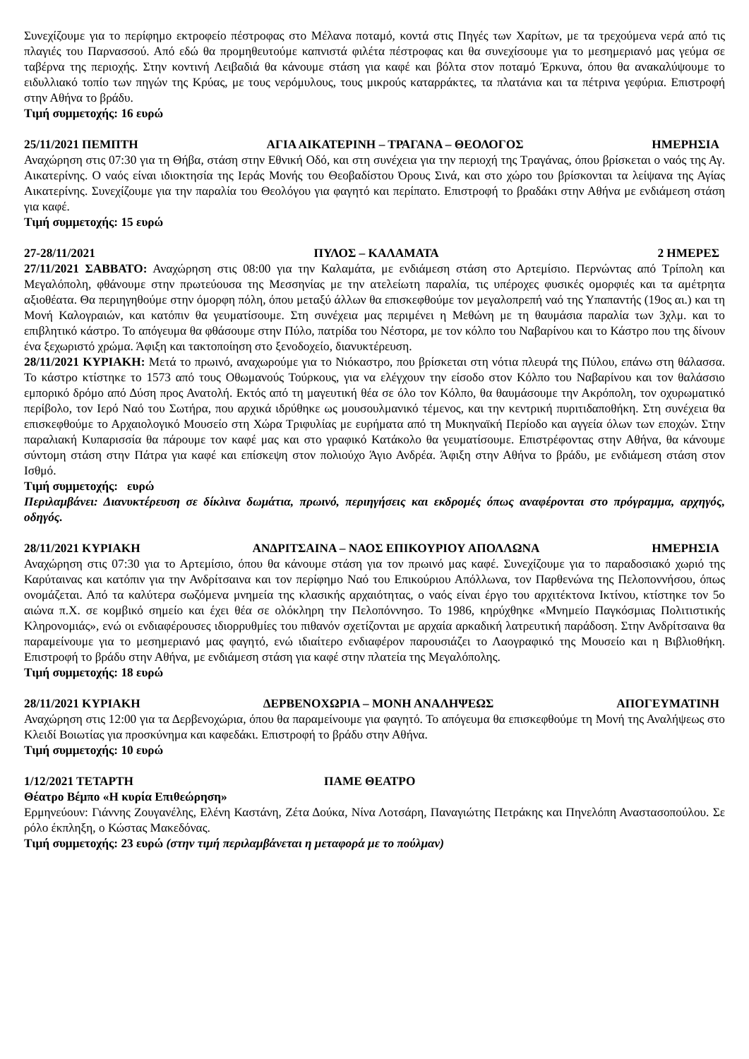Συνεχίζουμε για το περίφημο εκτροφείο πέστροφας στο Μέλανα ποταμό, κοντά στις Πηγές των Χαρίτων, με τα τρεχούμενα νερά από τις πλαγιές του Παρνασσού. Από εδώ θα προμηθευτούμε καπνιστά φιλέτα πέστροφας και θα συνεχίσουμε για το μεσημεριανό μας γεύμα σε ταβέρνα της περιοχής. Στην κοντινή Λειβαδιά θα κάνουμε στάση για καφέ και βόλτα στον ποταμό Έρκυνα, όπου θα ανακαλύψουμε το ειδυλλιακό τοπίο των πηγών της Κρύας, με τους νερόμυλους, τους μικρούς καταρράκτες, τα πλατάνια και τα πέτρινα γεφύρια. Επιστροφή στην Αθήνα το βράδυ.
Τιμή συμμετοχής: 16 ευρώ
25/11/2021 ΠΕΜΠΤΗ ΑΓΙΑ ΑΙΚΑΤΕΡΙΝΗ – ΤΡΑΓΑΝΑ – ΘΕΟΛΟΓΟΣ ΗΜΕΡΗΣΙΑ
Αναχώρηση στις 07:30 για τη Θήβα, στάση στην Εθνική Οδό, και στη συνέχεια για την περιοχή της Τραγάνας, όπου βρίσκεται ο ναός της Αγ. Αικατερίνης. Ο ναός είναι ιδιοκτησία της Ιεράς Μονής του Θεοβαδίστου Όρους Σινά, και στο χώρο του βρίσκονται τα λείψανα της Αγίας Αικατερίνης. Συνεχίζουμε για την παραλία του Θεολόγου για φαγητό και περίπατο. Επιστροφή το βραδάκι στην Αθήνα με ενδιάμεση στάση για καφέ.
Τιμή συμμετοχής: 15 ευρώ
27-28/11/2021 ΠΥΛΟΣ – ΚΑΛΑΜΑΤΑ 2 ΗΜΕΡΕΣ
27/11/2021 ΣΑΒΒΑΤΟ: Αναχώρηση στις 08:00 για την Καλαμάτα, με ενδιάμεση στάση στο Αρτεμίσιο. Περνώντας από Τρίπολη και Μεγαλόπολη, φθάνουμε στην πρωτεύουσα της Μεσσηνίας με την ατελείωτη παραλία, τις υπέροχες φυσικές ομορφιές και τα αμέτρητα αξιοθέατα. Θα περιηγηθούμε στην όμορφη πόλη, όπου μεταξύ άλλων θα επισκεφθούμε τον μεγαλοπρεπή ναό της Υπαπαντής (19ος αι.) και τη Μονή Καλογραιών, και κατόπιν θα γευματίσουμε. Στη συνέχεια μας περιμένει η Μεθώνη με τη θαυμάσια παραλία των 3χλμ. και το επιβλητικό κάστρο. Το απόγευμα θα φθάσουμε στην Πύλο, πατρίδα του Νέστορα, με τον κόλπο του Ναβαρίνου και το Κάστρο που της δίνουν ένα ξεχωριστό χρώμα. Άφιξη και τακτοποίηση στο ξενοδοχείο, διανυκτέρευση.
28/11/2021 ΚΥΡΙΑΚΗ: Μετά το πρωινό, αναχωρούμε για το Νιόκαστρο, που βρίσκεται στη νότια πλευρά της Πύλου, επάνω στη θάλασσα. Το κάστρο κτίστηκε το 1573 από τους Οθωμανούς Τούρκους, για να ελέγχουν την είσοδο στον Κόλπο του Ναβαρίνου και τον θαλάσσιο εμπορικό δρόμο από Δύση προς Ανατολή. Εκτός από τη μαγευτική θέα σε όλο τον Κόλπο, θα θαυμάσουμε την Ακρόπολη, τον οχυρωματικό περίβολο, τον Ιερό Ναό του Σωτήρα, που αρχικά ιδρύθηκε ως μουσουλμανικό τέμενος, και την κεντρική πυριτιδαποθήκη. Στη συνέχεια θα επισκεφθούμε το Αρχαιολογικό Μουσείο στη Χώρα Τριφυλίας με ευρήματα από τη Μυκηναϊκή Περίοδο και αγγεία όλων των εποχών. Στην παραλιακή Κυπαρισσία θα πάρουμε τον καφέ μας και στο γραφικό Κατάκολο θα γευματίσουμε. Επιστρέφοντας στην Αθήνα, θα κάνουμε σύντομη στάση στην Πάτρα για καφέ και επίσκεψη στον πολιούχο Άγιο Ανδρέα. Άφιξη στην Αθήνα το βράδυ, με ενδιάμεση στάση στον Ισθμό.
Τιμή συμμετοχής: ευρώ
Περιλαμβάνει: Διανυκτέρευση σε δίκλινα δωμάτια, πρωινό, περιηγήσεις και εκδρομές όπως αναφέρονται στο πρόγραμμα, αρχηγός, οδηγός.
28/11/2021 ΚΥΡΙΑΚΗ ΑΝΔΡΙΤΣΑΙΝΑ – ΝΑΟΣ ΕΠΙΚΟΥΡΙΟΥ ΑΠΟΛΛΩΝΑ ΗΜΕΡΗΣΙΑ
Αναχώρηση στις 07:30 για το Αρτεμίσιο, όπου θα κάνουμε στάση για τον πρωινό μας καφέ. Συνεχίζουμε για το παραδοσιακό χωριό της Καρύταινας και κατόπιν για την Ανδρίτσαινα και τον περίφημο Ναό του Επικούριου Απόλλωνα, τον Παρθενώνα της Πελοποννήσου, όπως ονομάζεται. Από τα καλύτερα σωζόμενα μνημεία της κλασικής αρχαιότητας, ο ναός είναι έργο του αρχιτέκτονα Ικτίνου, κτίστηκε τον 5ο αιώνα π.Χ. σε κομβικό σημείο και έχει θέα σε ολόκληρη την Πελοπόννησο. Το 1986, κηρύχθηκε «Μνημείο Παγκόσμιας Πολιτιστικής Κληρονομιάς», ενώ οι ενδιαφέρουσες ιδιορρυθμίες του πιθανόν σχετίζονται με αρχαία αρκαδική λατρευτική παράδοση. Στην Ανδρίτσαινα θα παραμείνουμε για το μεσημεριανό μας φαγητό, ενώ ιδιαίτερο ενδιαφέρον παρουσιάζει το Λαογραφικό της Μουσείο και η Βιβλιοθήκη. Επιστροφή το βράδυ στην Αθήνα, με ενδιάμεση στάση για καφέ στην πλατεία της Μεγαλόπολης.
Τιμή συμμετοχής: 18 ευρώ
28/11/2021 ΚΥΡΙΑΚΗ ΔΕΡΒΕΝΟΧΩΡΙΑ – ΜΟΝΗ ΑΝΑΛΗΨΕΩΣ ΑΠΟΓΕΥΜΑΤΙΝΗ
Αναχώρηση στις 12:00 για τα Δερβενοχώρια, όπου θα παραμείνουμε για φαγητό. Το απόγευμα θα επισκεφθούμε τη Μονή της Αναλήψεως στο Κλειδί Βοιωτίας για προσκύνημα και καφεδάκι. Επιστροφή το βράδυ στην Αθήνα.
Τιμή συμμετοχής: 10 ευρώ
1/12/2021 ΤΕΤΑΡΤΗ ΠΑΜΕ ΘΕΑΤΡΟ
Θέατρο Βέμπο «Η κυρία Επιθεώρηση»
Ερμηνεύουν: Γιάννης Ζουγανέλης, Ελένη Καστάνη, Ζέτα Δούκα, Νίνα Λοτσάρη, Παναγιώτης Πετράκης και Πηνελόπη Αναστασοπούλου. Σε ρόλο έκπληξη, ο Κώστας Μακεδόνας.
Τιμή συμμετοχής: 23 ευρώ (στην τιμή περιλαμβάνεται η μεταφορά με το πούλμαν)